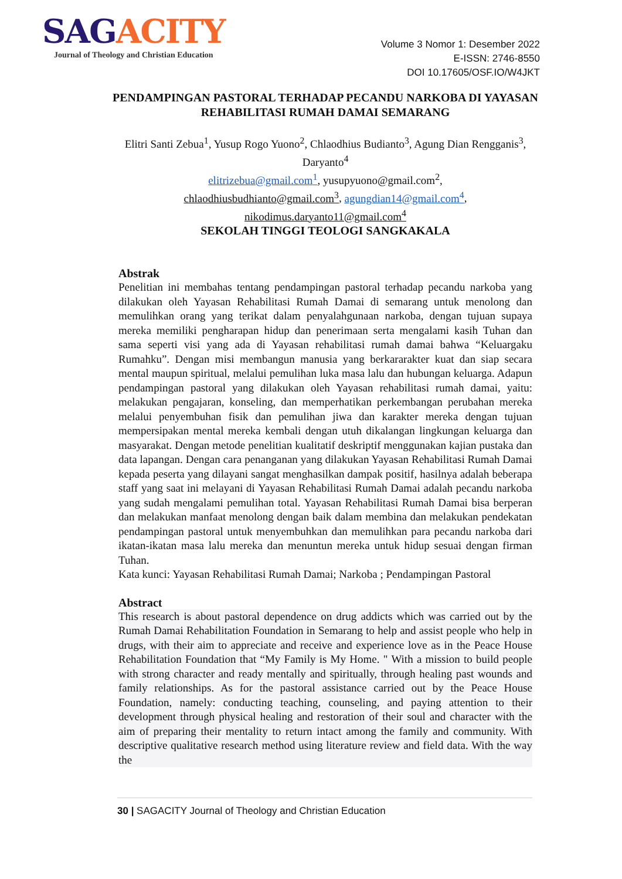S AGACITY
Journal of Theology and Christian Education
Volume 3 Nomor 1: Desember 2022
E-ISSN: 2746-8550
DOI 10.17605/OSF.IO/W4JKT
PENDAMPINGAN PASTORAL TERHADAP PECANDU NARKOBA DI YAYASAN REHABILITASI RUMAH DAMAI SEMARANG
Elitri Santi Zebua<sup>1</sup>, Yusup Rogo Yuono<sup>2</sup>, Chlaodhius Budianto<sup>3</sup>, Agung Dian Rengganis<sup>3</sup>, Daryanto<sup>4</sup>
elitrizebua@gmail.com<sup>1</sup>, yusupyuono@gmail.com<sup>2</sup>,
chlaodhiusbudhianto@gmail.com<sup>3</sup>, agungdian14@gmail.com<sup>4</sup>,
nikodimus.daryanto11@gmail.com<sup>4</sup>
SEKOLAH TINGGI TEOLOGI SANGKAKALA
Abstrak
Penelitian ini membahas tentang pendampingan pastoral terhadap pecandu narkoba yang dilakukan oleh Yayasan Rehabilitasi Rumah Damai di semarang untuk menolong dan memulihkan orang yang terikat dalam penyalahgunaan narkoba, dengan tujuan supaya mereka memiliki pengharapan hidup dan penerimaan serta mengalami kasih Tuhan dan sama seperti visi yang ada di Yayasan rehabilitasi rumah damai bahwa “Keluargaku Rumahku”. Dengan misi membangun manusia yang berkararakter kuat dan siap secara mental maupun spiritual, melalui pemulihan luka masa lalu dan hubungan keluarga. Adapun pendampingan pastoral yang dilakukan oleh Yayasan rehabilitasi rumah damai, yaitu: melakukan pengajaran, konseling, dan memperhatikan perkembangan perubahan mereka melalui penyembuhan fisik dan pemulihan jiwa dan karakter mereka dengan tujuan mempersipakan mental mereka kembali dengan utuh dikalangan lingkungan keluarga dan masyarakat. Dengan metode penelitian kualitatif deskriptif menggunakan kajian pustaka dan data lapangan. Dengan cara penanganan yang dilakukan Yayasan Rehabilitasi Rumah Damai kepada peserta yang dilayani sangat menghasilkan dampak positif, hasilnya adalah beberapa staff yang saat ini melayani di Yayasan Rehabilitasi Rumah Damai adalah pecandu narkoba yang sudah mengalami pemulihan total. Yayasan Rehabilitasi Rumah Damai bisa berperan dan melakukan manfaat menolong dengan baik dalam membina dan melakukan pendekatan pendampingan pastoral untuk menyembuhkan dan memulihkan para pecandu narkoba dari ikatan-ikatan masa lalu mereka dan menuntun mereka untuk hidup sesuai dengan firman Tuhan.
Kata kunci: Yayasan Rehabilitasi Rumah Damai; Narkoba ; Pendampingan Pastoral
Abstract
This research is about pastoral dependence on drug addicts which was carried out by the Rumah Damai Rehabilitation Foundation in Semarang to help and assist people who help in drugs, with their aim to appreciate and receive and experience love as in the Peace House Rehabilitation Foundation that “My Family is My Home. " With a mission to build people with strong character and ready mentally and spiritually, through healing past wounds and family relationships. As for the pastoral assistance carried out by the Peace House Foundation, namely: conducting teaching, counseling, and paying attention to their development through physical healing and restoration of their soul and character with the aim of preparing their mentality to return intact among the family and community. With descriptive qualitative research method using literature review and field data. With the way the
30 | SAGACITY Journal of Theology and Christian Education